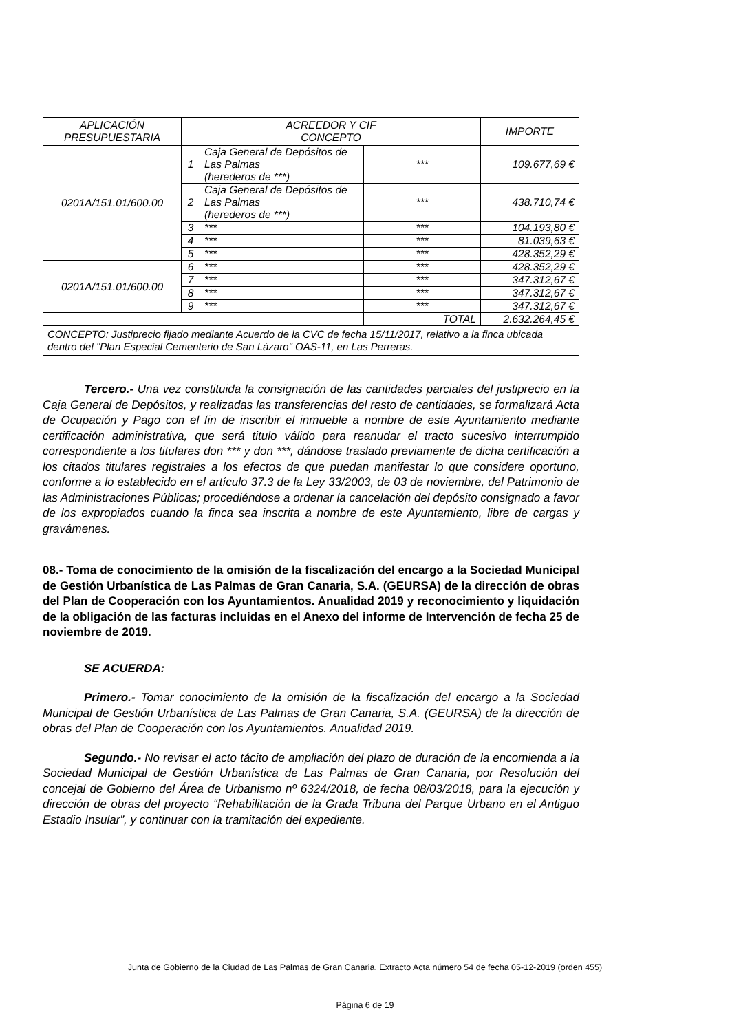| APLICACIÓN PRESUPUESTARIA | ACREEDOR Y CIF CONCEPTO | | | IMPORTE |
| 0201A/151.01/600.00 | 1 | Caja General de Depósitos de Las Palmas (herederos de ***) | *** | 109.677,69 € |
| | 2 | Caja General de Depósitos de Las Palmas (herederos de ***) | *** | 438.710,74 € |
| | 3 | *** | *** | 104.193,80 € |
| | 4 | *** | *** | 81.039,63 € |
| | 5 | *** | *** | 428.352,29 € |
| 0201A/151.01/600.00 | 6 | *** | *** | 428.352,29 € |
| | 7 | *** | *** | 347.312,67 € |
| | 8 | *** | *** | 347.312,67 € |
| | 9 | *** | *** | 347.312,67 € |
| | | | TOTAL | 2.632.264,45 € |
| CONCEPTO: Justiprecio fijado mediante Acuerdo de la CVC de fecha 15/11/2017, relativo a la finca ubicada dentro del "Plan Especial Cementerio de San Lázaro" OAS-11, en Las Perreras. | | | | |
Tercero.- Una vez constituida la consignación de las cantidades parciales del justiprecio en la Caja General de Depósitos, y realizadas las transferencias del resto de cantidades, se formalizará Acta de Ocupación y Pago con el fin de inscribir el inmueble a nombre de este Ayuntamiento mediante certificación administrativa, que será titulo válido para reanudar el tracto sucesivo interrumpido correspondiente a los titulares don *** y don ***, dándose traslado previamente de dicha certificación a los citados titulares registrales a los efectos de que puedan manifestar lo que considere oportuno, conforme a lo establecido en el artículo 37.3 de la Ley 33/2003, de 03 de noviembre, del Patrimonio de las Administraciones Públicas; procediéndose a ordenar la cancelación del depósito consignado a favor de los expropiados cuando la finca sea inscrita a nombre de este Ayuntamiento, libre de cargas y gravámenes.
08.- Toma de conocimiento de la omisión de la fiscalización del encargo a la Sociedad Municipal de Gestión Urbanística de Las Palmas de Gran Canaria, S.A. (GEURSA) de la dirección de obras del Plan de Cooperación con los Ayuntamientos. Anualidad 2019 y reconocimiento y liquidación de la obligación de las facturas incluidas en el Anexo del informe de Intervención de fecha 25 de noviembre de 2019.
SE ACUERDA:
Primero.- Tomar conocimiento de la omisión de la fiscalización del encargo a la Sociedad Municipal de Gestión Urbanística de Las Palmas de Gran Canaria, S.A. (GEURSA) de la dirección de obras del Plan de Cooperación con los Ayuntamientos. Anualidad 2019.
Segundo.- No revisar el acto tácito de ampliación del plazo de duración de la encomienda a la Sociedad Municipal de Gestión Urbanística de Las Palmas de Gran Canaria, por Resolución del concejal de Gobierno del Área de Urbanismo nº 6324/2018, de fecha 08/03/2018, para la ejecución y dirección de obras del proyecto “Rehabilitación de la Grada Tribuna del Parque Urbano en el Antiguo Estadio Insular”, y continuar con la tramitación del expediente.
Junta de Gobierno de la Ciudad de Las Palmas de Gran Canaria. Extracto Acta número 54 de fecha 05-12-2019 (orden 455)
Página 6 de 19